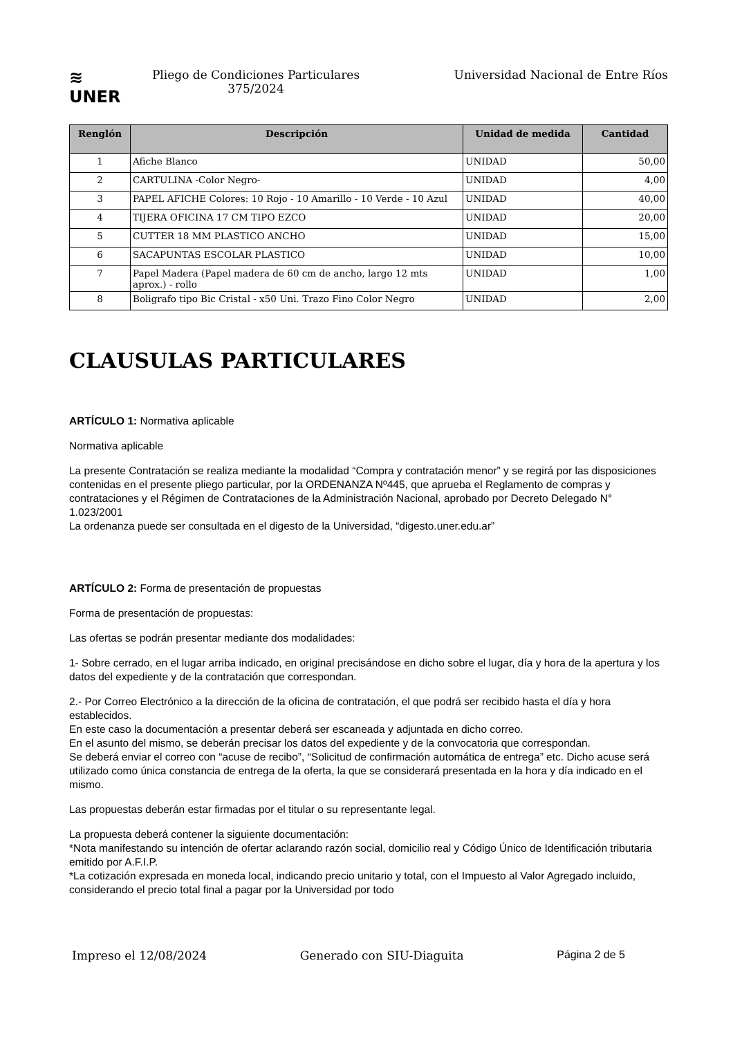≋
UNER
Pliego de Condiciones Particulares
375/2024
Universidad Nacional de Entre Ríos
| Renglón | Descripción | Unidad de medida | Cantidad |
| --- | --- | --- | --- |
| 1 | Afiche Blanco | UNIDAD | 50,00 |
| 2 | CARTULINA -Color Negro- | UNIDAD | 4,00 |
| 3 | PAPEL AFICHE Colores: 10 Rojo - 10 Amarillo - 10 Verde - 10 Azul | UNIDAD | 40,00 |
| 4 | TIJERA OFICINA 17 CM TIPO EZCO | UNIDAD | 20,00 |
| 5 | CUTTER 18 MM PLASTICO ANCHO | UNIDAD | 15,00 |
| 6 | SACAPUNTAS ESCOLAR PLASTICO | UNIDAD | 10,00 |
| 7 | Papel Madera (Papel madera de 60 cm de ancho, largo 12 mts aprox.) - rollo | UNIDAD | 1,00 |
| 8 | Boligrafo tipo Bic Cristal - x50 Uni. Trazo Fino Color Negro | UNIDAD | 2,00 |
CLAUSULAS PARTICULARES
ARTÍCULO 1: Normativa aplicable
Normativa aplicable
La presente Contratación se realiza mediante la modalidad “Compra y contratación menor” y se regirá por las disposiciones contenidas en el presente pliego particular, por la ORDENANZA Nº445, que aprueba el Reglamento de compras y contrataciones y el Régimen de Contrataciones de la Administración Nacional, aprobado por Decreto Delegado N° 1.023/2001
La ordenanza puede ser consultada en el digesto de la Universidad, “digesto.uner.edu.ar”
ARTÍCULO 2: Forma de presentación de propuestas
Forma de presentación de propuestas:
Las ofertas se podrán presentar mediante dos modalidades:
1- Sobre cerrado, en el lugar arriba indicado, en original precisándose en dicho sobre el lugar, día y hora de la apertura y los datos del expediente y de la contratación que correspondan.
2.- Por Correo Electrónico a la dirección de la oficina de contratación, el que podrá ser recibido hasta el día y hora establecidos.
En este caso la documentación a presentar deberá ser escaneada y adjuntada en dicho correo.
En el asunto del mismo, se deberán precisar los datos del expediente y de la convocatoria que correspondan.
Se deberá enviar el correo con “acuse de recibo”, “Solicitud de confirmación automática de entrega” etc. Dicho acuse será utilizado como única constancia de entrega de la oferta, la que se considerará presentada en la hora y día indicado en el mismo.
Las propuestas deberán estar firmadas por el titular o su representante legal.
La propuesta deberá contener la siguiente documentación:
*Nota manifestando su intención de ofertar aclarando razón social, domicilio real y Código Único de Identificación tributaria emitido por A.F.I.P.
*La cotización expresada en moneda local, indicando precio unitario y total, con el Impuesto al Valor Agregado incluido, considerando el precio total final a pagar por la Universidad por todo
Impreso el 12/08/2024 Generado con SIU-Diaguita Página 2 de 5